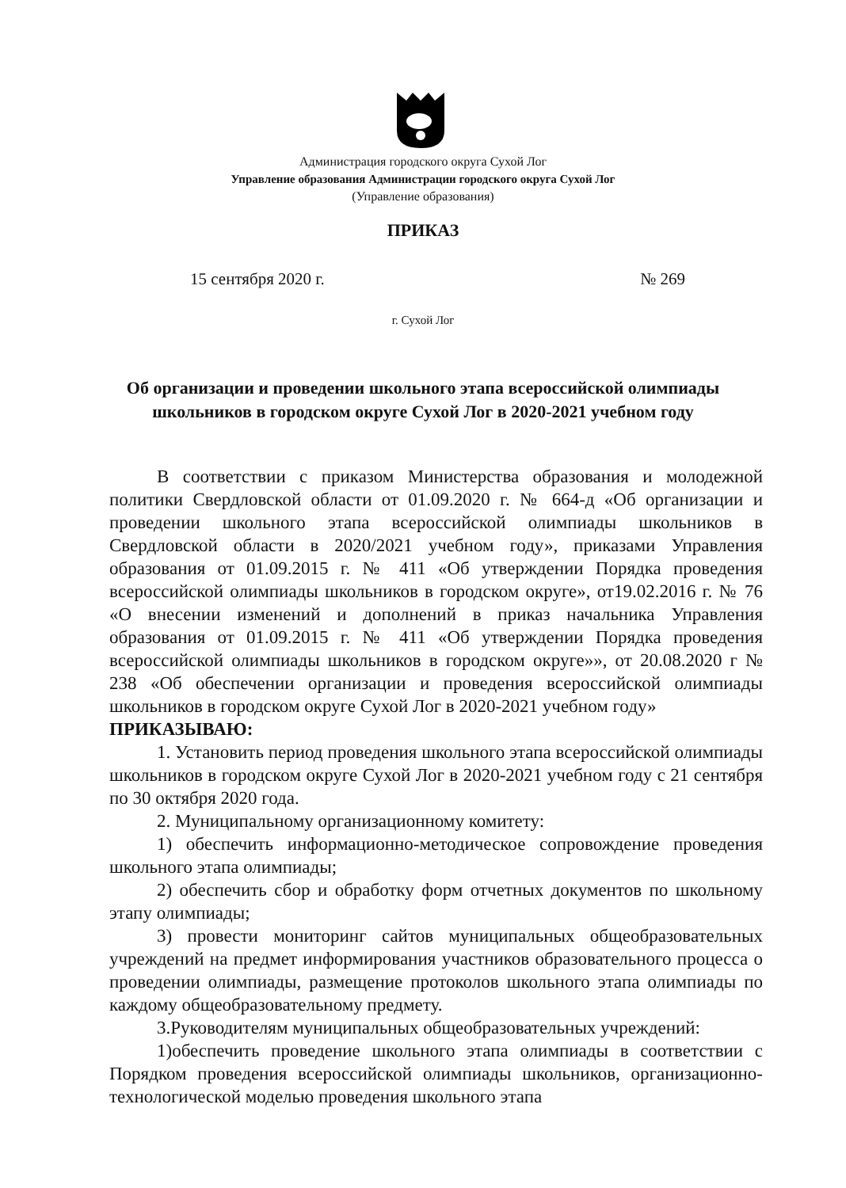Администрация городского округа Сухой Лог
Управление образования Администрации городского округа Сухой Лог
(Управление образования)
ПРИКАЗ
15 сентября 2020 г. № 269
г. Сухой Лог
Об организации и проведении школьного этапа всероссийской олимпиады
школьников в городском округе Сухой Лог в 2020-2021 учебном году
В соответствии с приказом Министерства образования и молодежной политики Свердловской области от 01.09.2020 г. № 664-д «Об организации и проведении школьного этапа всероссийской олимпиады школьников в Свердловской области в 2020/2021 учебном году», приказами Управления образования от 01.09.2015 г. № 411 «Об утверждении Порядка проведения всероссийской олимпиады школьников в городском округе», от19.02.2016 г. № 76 «О внесении изменений и дополнений в приказ начальника Управления образования от 01.09.2015 г. № 411 «Об утверждении Порядка проведения всероссийской олимпиады школьников в городском округе»», от 20.08.2020 г № 238 «Об обеспечении организации и проведения всероссийской олимпиады школьников в городском округе Сухой Лог в 2020-2021 учебном году»
ПРИКАЗЫВАЮ:
1. Установить период проведения школьного этапа всероссийской олимпиады школьников в городском округе Сухой Лог в 2020-2021 учебном году с 21 сентября по 30 октября 2020 года.
2. Муниципальному организационному комитету:
1) обеспечить информационно-методическое сопровождение проведения школьного этапа олимпиады;
2) обеспечить сбор и обработку форм отчетных документов по школьному этапу олимпиады;
3) провести мониторинг сайтов муниципальных общеобразовательных учреждений на предмет информирования участников образовательного процесса о проведении олимпиады, размещение протоколов школьного этапа олимпиады по каждому общеобразовательному предмету.
3.Руководителям муниципальных общеобразовательных учреждений:
1)обеспечить проведение школьного этапа олимпиады в соответствии с Порядком проведения всероссийской олимпиады школьников, организационно-технологической моделью проведения школьного этапа